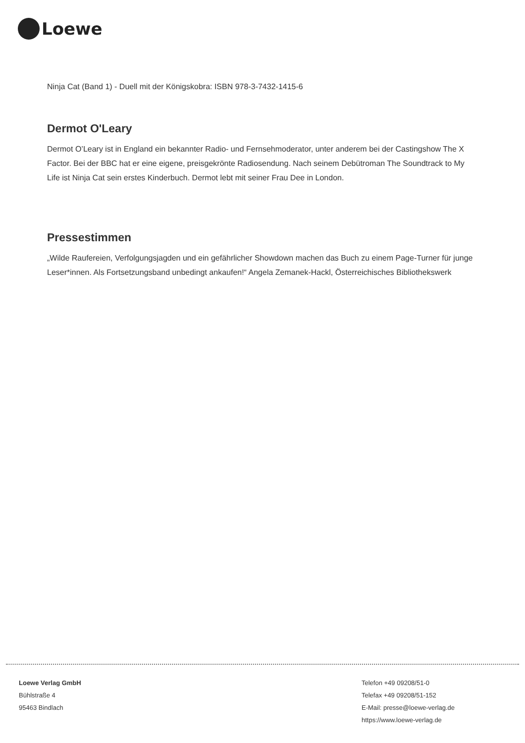Loewe
Ninja Cat (Band 1) - Duell mit der Königskobra: ISBN 978-3-7432-1415-6
Dermot O'Leary
Dermot O’Leary ist in England ein bekannter Radio- und Fernsehmoderator, unter anderem bei der Castingshow The X Factor. Bei der BBC hat er eine eigene, preisgekrönte Radiosendung. Nach seinem Debütroman The Soundtrack to My Life ist Ninja Cat sein erstes Kinderbuch. Dermot lebt mit seiner Frau Dee in London.
Pressestimmen
„Wilde Raufereien, Verfolgungsjagden und ein gefährlicher Showdown machen das Buch zu einem Page-Turner für junge Leser*innen. Als Fortsetzungsband unbedingt ankaufen!“ Angela Zemanek-Hackl, Österreichisches Bibliothekswerk
Loewe Verlag GmbH
Bühlstraße 4
95463 Bindlach
Telefon +49 09208/51-0
Telefax +49 09208/51-152
E-Mail: presse@loewe-verlag.de
https://www.loewe-verlag.de